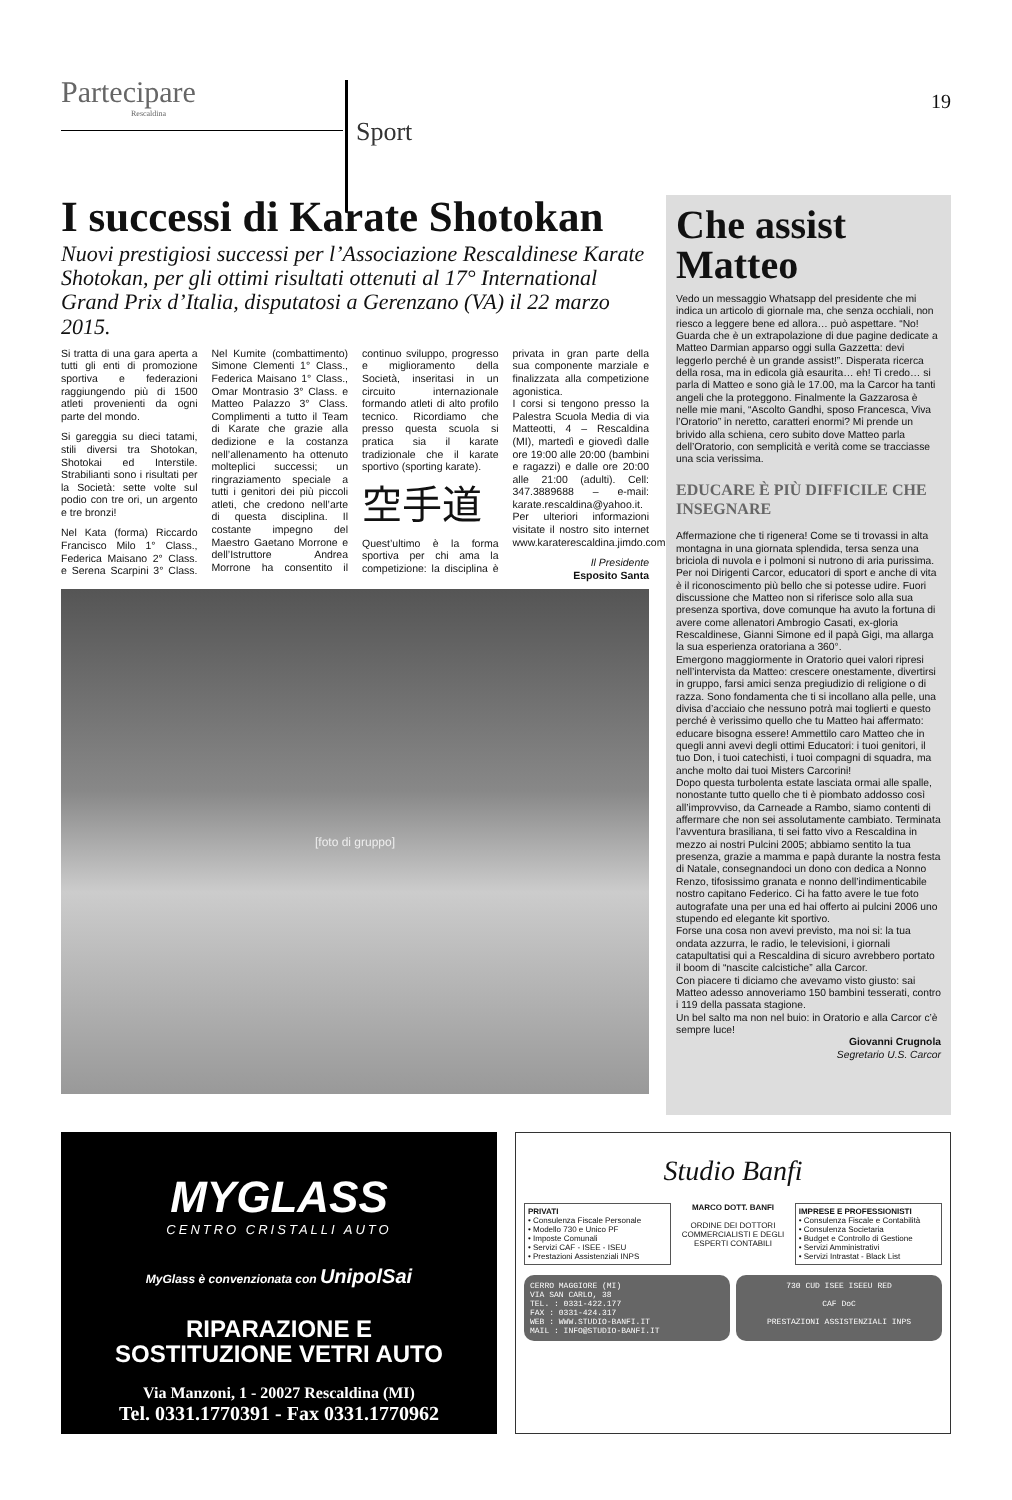Partecipare
Rescaldina
Sport 19
I successi di Karate Shotokan
Nuovi prestigiosi successi per l’Associazione Rescaldinese Karate Shotokan, per gli ottimi risultati ottenuti al 17° International Grand Prix d’Italia, disputatosi a Gerenzano (VA) il 22 marzo 2015.
Si tratta di una gara aperta a tutti gli enti di promozione sportiva e federazioni raggiungendo più di 1500 atleti provenienti da ogni parte del mondo.
Si gareggia su dieci tatami, stili diversi tra Shotokan, Shotokai ed Interstile. Strabilianti sono i risultati per la Società: sette volte sul podio con tre ori, un argento e tre bronzi!
Nel Kata (forma) Riccardo Francisco Milo 1° Class., Federica Maisano 2° Class. e Serena Scarpini 3° Class. Nel Kumite (combattimento) Simone Clementi 1° Class., Federica Maisano 1° Class., Omar Montrasio 3° Class. e Matteo Palazzo 3° Class. Complimenti a tutto il Team di Karate che grazie alla dedizione e la costanza nell’allenamento ha ottenuto molteplici successi; un ringraziamento speciale a tutti i genitori dei più piccoli atleti, che credono nell’arte di questa disciplina. Il costante impegno del Maestro Gaetano Morrone e dell’Istruttore Andrea Morrone ha consentito il continuo sviluppo, progresso e miglioramento della Società, inseritasi in un circuito internazionale formando atleti di alto profilo tecnico. Ricordiamo che presso questa scuola si pratica sia il karate tradizionale che il karate sportivo (sporting karate).
空手道
Quest’ultimo è la forma sportiva per chi ama la competizione: la disciplina è privata in gran parte della sua componente marziale e finalizzata alla competizione agonistica.
I corsi si tengono presso la Palestra Scuola Media di via Matteotti, 4 – Rescaldina (MI), martedì e giovedì dalle ore 19:00 alle 20:00 (bambini e ragazzi) e dalle ore 20:00 alle 21:00 (adulti). Cell: 347.3889688 – e-mail: karate.rescaldina@yahoo.it.
Per ulteriori informazioni visitate il nostro sito internet www.karaterescaldina.jimdo.com
Il Presidente
Esposito Santa
[foto di gruppo]
Che assist Matteo
Vedo un messaggio Whatsapp del presidente che mi indica un articolo di giornale ma, che senza occhiali, non riesco a leggere bene ed allora… può aspettare. “No! Guarda che è un extrapolazione di due pagine dedicate a Matteo Darmian apparso oggi sulla Gazzetta: devi leggerlo perché è un grande assist!”. Disperata ricerca della rosa, ma in edicola già esaurita… eh! Ti credo… si parla di Matteo e sono già le 17.00, ma la Carcor ha tanti angeli che la proteggono. Finalmente la Gazzarosa è nelle mie mani, “Ascolto Gandhi, sposo Francesca, Viva l’Oratorio” in neretto, caratteri enormi? Mi prende un brivido alla schiena, cero subito dove Matteo parla dell’Oratorio, con semplicità e verità come se tracciasse una scia verissima.
EDUCARE È PIÙ DIFFICILE CHE INSEGNARE
Affermazione che ti rigenera! Come se ti trovassi in alta montagna in una giornata splendida, tersa senza una briciola di nuvola e i polmoni si nutrono di aria purissima.
Per noi Dirigenti Carcor, educatori di sport e anche di vita è il riconoscimento più bello che si potesse udire. Fuori discussione che Matteo non si riferisce solo alla sua presenza sportiva, dove comunque ha avuto la fortuna di avere come allenatori Ambrogio Casati, ex-gloria Rescaldinese, Gianni Simone ed il papà Gigi, ma allarga la sua esperienza oratoriana a 360°.
Emergono maggiormente in Oratorio quei valori ripresi nell’intervista da Matteo: crescere onestamente, divertirsi in gruppo, farsi amici senza pregiudizio di religione o di razza. Sono fondamenta che ti si incollano alla pelle, una divisa d’acciaio che nessuno potrà mai toglierti e questo perché è verissimo quello che tu Matteo hai affermato: educare bisogna essere! Ammettilo caro Matteo che in quegli anni avevi degli ottimi Educatori: i tuoi genitori, il tuo Don, i tuoi catechisti, i tuoi compagni di squadra, ma anche molto dai tuoi Misters Carcorini!
Dopo questa turbolenta estate lasciata ormai alle spalle, nonostante tutto quello che ti è piombato addosso così all’improvviso, da Carneade a Rambo, siamo contenti di affermare che non sei assolutamente cambiato. Terminata l’avventura brasiliana, ti sei fatto vivo a Rescaldina in mezzo ai nostri Pulcini 2005; abbiamo sentito la tua presenza, grazie a mamma e papà durante la nostra festa di Natale, consegnandoci un dono con dedica a Nonno Renzo, tifosissimo granata e nonno dell’indimenticabile nostro capitano Federico. Ci ha fatto avere le tue foto autografate una per una ed hai offerto ai pulcini 2006 uno stupendo ed elegante kit sportivo.
Forse una cosa non avevi previsto, ma noi si: la tua ondata azzurra, le radio, le televisioni, i giornali catapultatisi qui a Rescaldina di sicuro avrebbero portato il boom di “nascite calcistiche” alla Carcor.
Con piacere ti diciamo che avevamo visto giusto: sai Matteo adesso annoveriamo 150 bambini tesserati, contro i 119 della passata stagione.
Un bel salto ma non nel buio: in Oratorio e alla Carcor c’è sempre luce!
Giovanni Crugnola
Segretario U.S. Carcor
MYGLASS
CENTRO CRISTALLI AUTO
MyGlass è convenzionata con UnipolSai
RIPARAZIONE E
SOSTITUZIONE VETRI AUTO
Via Manzoni, 1 - 20027 Rescaldina (MI)
Tel. 0331.1770391 - Fax 0331.1770962
Studio Banfi
PRIVATI
• Consulenza Fiscale Personale
• Modello 730 e Unico PF
• Imposte Comunali
• Servizi CAF - ISEE - ISEU
• Prestazioni Assistenziali INPS
MARCO DOTT. BANFI
ORDINE DEI DOTTORI COMMERCIALISTI E DEGLI ESPERTI CONTABILI
IMPRESE E PROFESSIONISTI
• Consulenza Fiscale e Contabilità
• Consulenza Societaria
• Budget e Controllo di Gestione
• Servizi Amministrativi
• Servizi Intrastat - Black List
CERRO MAGGIORE (MI)
VIA SAN CARLO, 38
TEL. : 0331-422.177
FAX : 0331-424.317
WEB : WWW.STUDIO-BANFI.IT
MAIL : INFO@STUDIO-BANFI.IT
730 CUD ISEE ISEEU RED
CAF DoC
PRESTAZIONI ASSISTENZIALI INPS